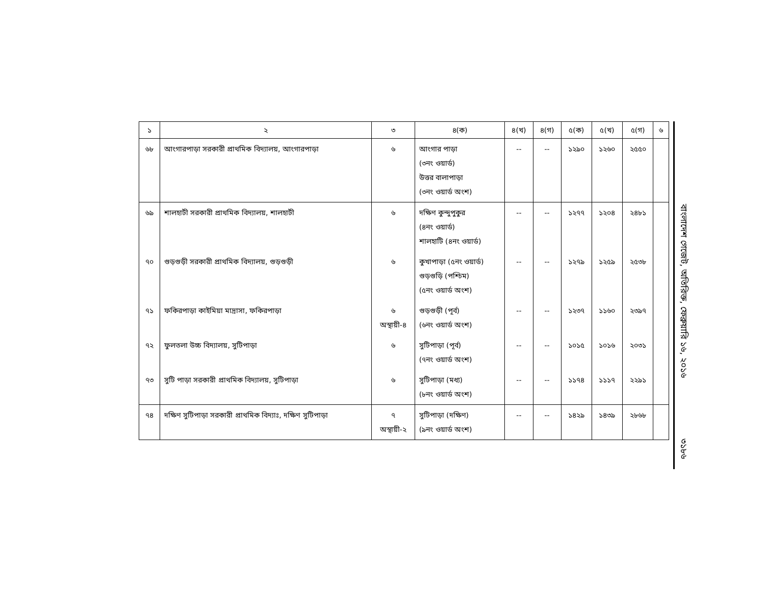| ১ | ২ | ৩ | ৪(ক) | ৪(খ) | ৪(গ) | ৫(ক) | ৫(খ) | ৫(গ) | ৬ |
| --- | --- | --- | --- | --- | --- | --- | --- | --- | --- |
| ৬৮ | আংগারপাড়া সরকারী প্রাথমিক বিদ্যালয়, আংগারপাড়া | ৬ | আংগার পাড়া (৩নং ওয়ার্ড) উত্তর বালাপাড়া (৩নং ওয়ার্ড অংশ) | -- | -- | ১২৯০ | ১২৬০ | ২৫৫০ | |
| ৬৯ | শালহাটী সরকারী প্রাথমিক বিদ্যালয়, শালহাটী | ৬ | দক্ষিণ কুন্দুপুকুর (৪নং ওয়ার্ড) শালহাটি (৪নং ওয়ার্ড) | -- | -- | ১২৭৭ | ১২০৪ | ২৪৮১ | |
| ৭০ | গুড়গুড়ী সরকারী প্রাথমিক বিদ্যালয়, গুড়গুড়ী | ৬ | কুখাপাড়া (৫নং ওয়ার্ড) গুড়গুড়ি (পশ্চিম) (৫নং ওয়ার্ড অংশ) | -- | -- | ১২৭৯ | ১২৫৯ | ২৫৩৮ | |
| ৭১ | ফকিরপাড়া কাইমিয়া মাদ্রাসা, ফকিরপাড়া | ৬ অস্থায়ী-৪ | গুড়গুড়ী (পূর্ব) (৬নং ওয়ার্ড অংশ) | -- | -- | ১২৩৭ | ১১৬০ | ২৩৯৭ | |
| ৭২ | ফুলতলা উচ্চ বিদ্যালয়, সুটিপাড়া | ৬ | সুটিপাড়া (পূর্ব) (৭নং ওয়ার্ড অংশ) | -- | -- | ১০১৫ | ১০১৬ | ২০৩১ | |
| ৭৩ | সুটি পাড়া সরকারী প্রাথমিক বিদ্যালয়, সুটিপাড়া | ৬ | সুটিপাড়া (মধ্য) (৮নং ওয়ার্ড অংশ) | -- | -- | ১১৭৪ | ১১১৭ | ২২৯১ | |
| ৭৪ | দক্ষিণ সুটিপাড়া সরকারী প্রাথমিক বিদ্যাঃ, দক্ষিণ সুটিপাড়া | ৭ অস্থায়ী-২ | সুটিপাড়া (দক্ষিণ) (৯নং ওয়ার্ড অংশ) | -- | -- | ১৪২৯ | ১৪৩৯ | ২৮৬৮ | |
বাংলাদেশ গেজেট, অতিরিক্ত, ফেব্রুয়ারি ১৬, ২০১৬
৩১৮৬